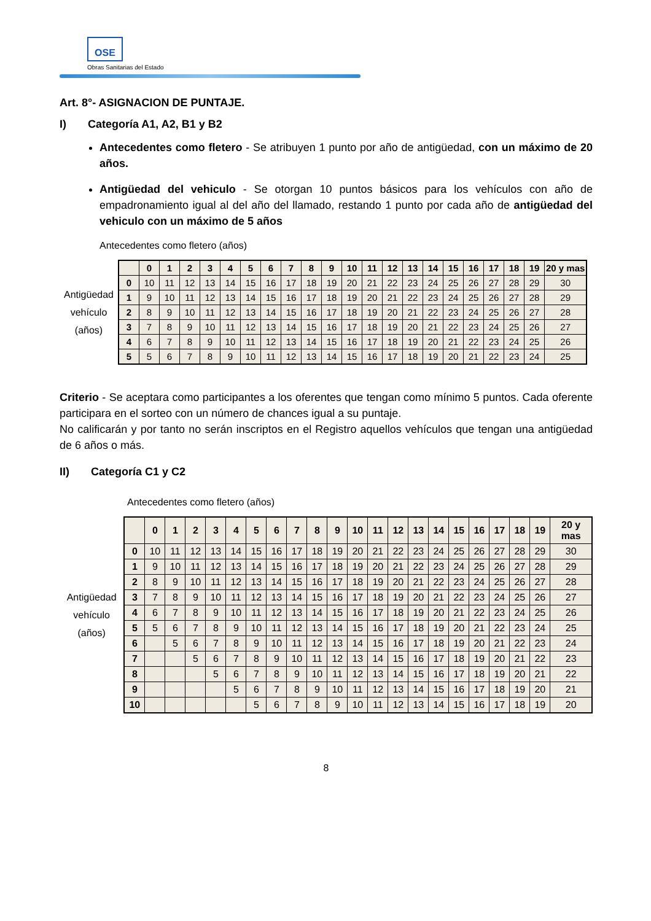OSE
Obras Sanitarias del Estado
Art. 8°- ASIGNACION DE PUNTAJE.
I) Categoría A1, A2, B1 y B2
Antecedentes como fletero - Se atribuyen 1 punto por año de antigüedad, con un máximo de 20 años.
Antigüedad del vehiculo - Se otorgan 10 puntos básicos para los vehículos con año de empadronamiento igual al del año del llamado, restando 1 punto por cada año de antigüedad del vehiculo con un máximo de 5 años
Antecedentes como fletero (años)
Antigüedad
vehículo
(años)
| | 0 | 1 | 2 | 3 | 4 | 5 | 6 | 7 | 8 | 9 | 10 | 11 | 12 | 13 | 14 | 15 | 16 | 17 | 18 | 19 | 20 y mas |
| --- | --- | --- | --- | --- | --- | --- | --- | --- | --- | --- | --- | --- | --- | --- | --- | --- | --- | --- | --- | --- | --- |
| 0 | 10 | 11 | 12 | 13 | 14 | 15 | 16 | 17 | 18 | 19 | 20 | 21 | 22 | 23 | 24 | 25 | 26 | 27 | 28 | 29 | 30 |
| 1 | 9 | 10 | 11 | 12 | 13 | 14 | 15 | 16 | 17 | 18 | 19 | 20 | 21 | 22 | 23 | 24 | 25 | 26 | 27 | 28 | 29 |
| 2 | 8 | 9 | 10 | 11 | 12 | 13 | 14 | 15 | 16 | 17 | 18 | 19 | 20 | 21 | 22 | 23 | 24 | 25 | 26 | 27 | 28 |
| 3 | 7 | 8 | 9 | 10 | 11 | 12 | 13 | 14 | 15 | 16 | 17 | 18 | 19 | 20 | 21 | 22 | 23 | 24 | 25 | 26 | 27 |
| 4 | 6 | 7 | 8 | 9 | 10 | 11 | 12 | 13 | 14 | 15 | 16 | 17 | 18 | 19 | 20 | 21 | 22 | 23 | 24 | 25 | 26 |
| 5 | 5 | 6 | 7 | 8 | 9 | 10 | 11 | 12 | 13 | 14 | 15 | 16 | 17 | 18 | 19 | 20 | 21 | 22 | 23 | 24 | 25 |
Criterio - Se aceptara como participantes a los oferentes que tengan como mínimo 5 puntos. Cada oferente participara en el sorteo con un número de chances igual a su puntaje.
No calificarán y por tanto no serán inscriptos en el Registro aquellos vehículos que tengan una antigüedad de 6 años o más.
II) Categoría C1 y C2
Antecedentes como fletero (años)
Antigüedad
vehículo
(años)
| | 0 | 1 | 2 | 3 | 4 | 5 | 6 | 7 | 8 | 9 | 10 | 11 | 12 | 13 | 14 | 15 | 16 | 17 | 18 | 19 | 20 y mas |
| --- | --- | --- | --- | --- | --- | --- | --- | --- | --- | --- | --- | --- | --- | --- | --- | --- | --- | --- | --- | --- | --- |
| 0 | 10 | 11 | 12 | 13 | 14 | 15 | 16 | 17 | 18 | 19 | 20 | 21 | 22 | 23 | 24 | 25 | 26 | 27 | 28 | 29 | 30 |
| 1 | 9 | 10 | 11 | 12 | 13 | 14 | 15 | 16 | 17 | 18 | 19 | 20 | 21 | 22 | 23 | 24 | 25 | 26 | 27 | 28 | 29 |
| 2 | 8 | 9 | 10 | 11 | 12 | 13 | 14 | 15 | 16 | 17 | 18 | 19 | 20 | 21 | 22 | 23 | 24 | 25 | 26 | 27 | 28 |
| 3 | 7 | 8 | 9 | 10 | 11 | 12 | 13 | 14 | 15 | 16 | 17 | 18 | 19 | 20 | 21 | 22 | 23 | 24 | 25 | 26 | 27 |
| 4 | 6 | 7 | 8 | 9 | 10 | 11 | 12 | 13 | 14 | 15 | 16 | 17 | 18 | 19 | 20 | 21 | 22 | 23 | 24 | 25 | 26 |
| 5 | 5 | 6 | 7 | 8 | 9 | 10 | 11 | 12 | 13 | 14 | 15 | 16 | 17 | 18 | 19 | 20 | 21 | 22 | 23 | 24 | 25 |
| 6 | | 5 | 6 | 7 | 8 | 9 | 10 | 11 | 12 | 13 | 14 | 15 | 16 | 17 | 18 | 19 | 20 | 21 | 22 | 23 | 24 |
| 7 | | | 5 | 6 | 7 | 8 | 9 | 10 | 11 | 12 | 13 | 14 | 15 | 16 | 17 | 18 | 19 | 20 | 21 | 22 | 23 |
| 8 | | | | 5 | 6 | 7 | 8 | 9 | 10 | 11 | 12 | 13 | 14 | 15 | 16 | 17 | 18 | 19 | 20 | 21 | 22 |
| 9 | | | | | 5 | 6 | 7 | 8 | 9 | 10 | 11 | 12 | 13 | 14 | 15 | 16 | 17 | 18 | 19 | 20 | 21 |
| 10 | | | | | | 5 | 6 | 7 | 8 | 9 | 10 | 11 | 12 | 13 | 14 | 15 | 16 | 17 | 18 | 19 | 20 |
8